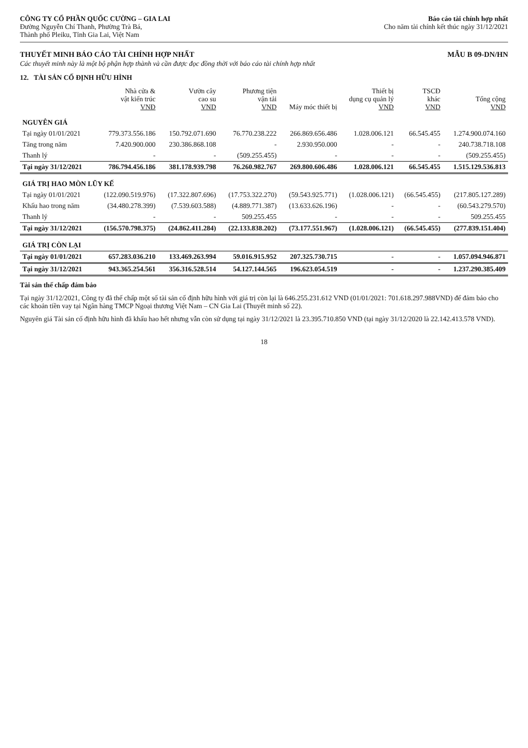CÔNG TY CỔ PHẦN QUỐC CƯỜNG – GIA LAI
Đường Nguyễn Chí Thanh, Phường Trà Bá,
Thành phố Pleiku, Tỉnh Gia Lai, Việt Nam
Báo cáo tài chính hợp nhất
Cho năm tài chính kết thúc ngày 31/12/2021
THUYẾT MINH BÁO CÁO TÀI CHÍNH HỢP NHẤT
MẪU B 09-DN/HN
Các thuyết minh này là một bộ phận hợp thành và cần được đọc đồng thời với báo cáo tài chính hợp nhất
12. TÀI SẢN CỐ ĐỊNH HỮU HÌNH
| | Nhà cửa & vật kiến trúc VNĐ | Vườn cây cao su VND | Phương tiện vận tải VND | Máy móc thiết bị | Thiết bị dụng cụ quản lý VND | TSCĐ khác VND | Tổng cộng VND |
| --- | --- | --- | --- | --- | --- | --- | --- |
| NGUYÊN GIÁ | | | | | | | |
| Tại ngày 01/01/2021 | 779.373.556.186 | 150.792.071.690 | 76.770.238.222 | 266.869.656.486 | 1.028.006.121 | 66.545.455 | 1.274.900.074.160 |
| Tăng trong năm | 7.420.900.000 | 230.386.868.108 | - | 2.930.950.000 | - | - | 240.738.718.108 |
| Thanh lý | - | - | (509.255.455) | - | - | - | (509.255.455) |
| Tại ngày 31/12/2021 | 786.794.456.186 | 381.178.939.798 | 76.260.982.767 | 269.800.606.486 | 1.028.006.121 | 66.545.455 | 1.515.129.536.813 |
| GIÁ TRỊ HAO MÒN LŨY KẾ | | | | | | | |
| Tại ngày 01/01/2021 | (122.090.519.976) | (17.322.807.696) | (17.753.322.270) | (59.543.925.771) | (1.028.006.121) | (66.545.455) | (217.805.127.289) |
| Khấu hao trong năm | (34.480.278.399) | (7.539.603.588) | (4.889.771.387) | (13.633.626.196) | - | - | (60.543.279.570) |
| Thanh lý | - | - | 509.255.455 | - | - | - | 509.255.455 |
| Tại ngày 31/12/2021 | (156.570.798.375) | (24.862.411.284) | (22.133.838.202) | (73.177.551.967) | (1.028.006.121) | (66.545.455) | (277.839.151.404) |
| GIÁ TRỊ CÒN LẠI | | | | | | | |
| Tại ngày 01/01/2021 | 657.283.036.210 | 133.469.263.994 | 59.016.915.952 | 207.325.730.715 | - | - | 1.057.094.946.871 |
| Tại ngày 31/12/2021 | 943.365.254.561 | 356.316.528.514 | 54.127.144.565 | 196.623.054.519 | - | - | 1.237.290.385.409 |
Tài sản thế chấp đảm bảo
Tại ngày 31/12/2021, Công ty đã thế chấp một số tài sản cố định hữu hình với giá trị còn lại là 646.255.231.612 VND (01/01/2021: 701.618.297.988VND) để đảm bảo cho các khoản tiền vay tại Ngân hàng TMCP Ngoại thương Việt Nam – CN Gia Lai (Thuyết minh số 22).
Nguyên giá Tài sản cố định hữu hình đã khấu hao hết nhưng vẫn còn sử dụng tại ngày 31/12/2021 là 23.395.710.850 VND (tại ngày 31/12/2020 là 22.142.413.578 VND).
18